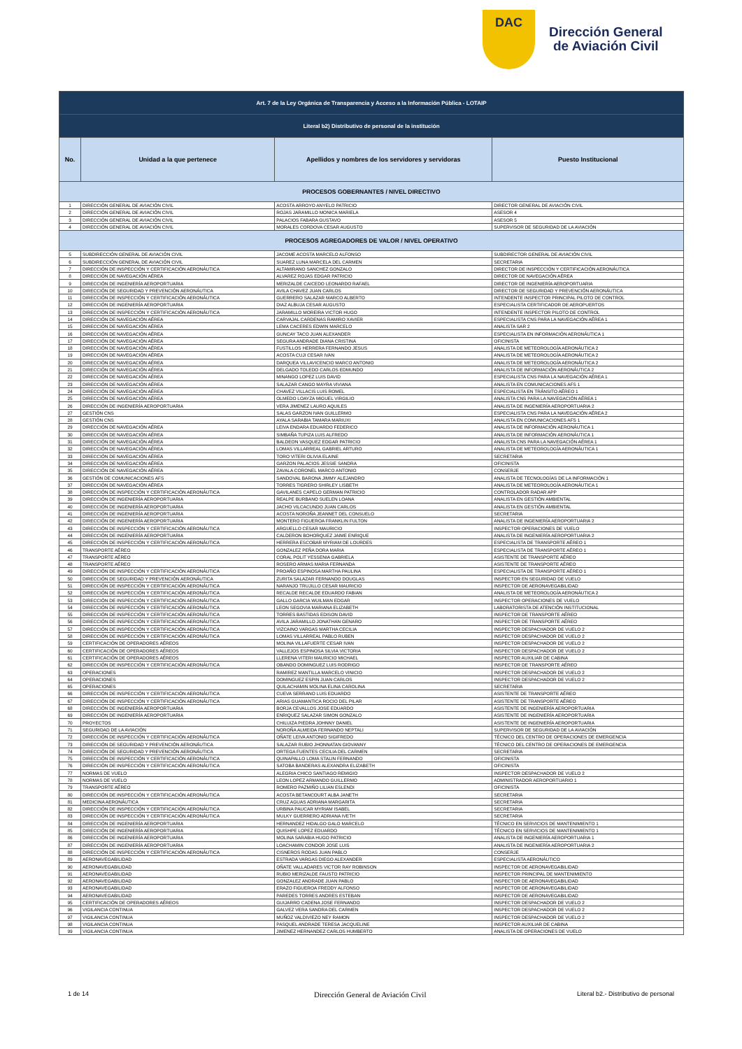DAC
Dirección General
de Aviación Civil
| Art. 7 de la Ley Orgánica de Transparencia y Acceso a la Información Pública - LOTAIP | | | |
| Literal b2) Distributivo de personal de la institución | | | |
| No. | Unidad a la que pertenece | Apellidos y nombres de los servidores y servidoras | Puesto Institucional |
| PROCESOS GOBERNANTES / NIVEL DIRECTIVO | | | |
| 1 | DIRECCIÓN GENERAL DE AVIACIÓN CIVIL | ACOSTA ARROYO ANYELO PATRICIO | DIRECTOR GENERAL DE AVIACIÓN CIVIL |
| 2 | DIRECCIÓN GENERAL DE AVIACIÓN CIVIL | ROJAS JARAMILLO MONICA MARIELA | ASESOR 4 |
| 3 | DIRECCIÓN GENERAL DE AVIACIÓN CIVIL | PALACIOS FABARA GUSTAVO | ASESOR 5 |
| 4 | DIRECCIÓN GENERAL DE AVIACIÓN CIVIL | MORALES CORDOVA CESAR AUGUSTO | SUPERVISOR DE SEGURIDAD DE LA AVIACIÓN |
| PROCESOS AGREGADORES DE VALOR / NIVEL OPERATIVO | | | |
| 5 | SUBDIRECCIÓN GENERAL DE AVIACIÓN CIVIL | JACOME ACOSTA MARCELO ALFONSO | SUBDIRECTOR GENERAL DE AVIACIÓN CIVIL |
| 6 | SUBDIRECCIÓN GENERAL DE AVIACIÓN CIVIL | SUAREZ LUNA MARCELA DEL CARMEN | SECRETARIA |
| 7 | DIRECCIÓN DE INSPECCIÓN Y CERTIFICACIÓN AERONÁUTICA | ALTAMIRANO SANCHEZ GONZALO | DIRECTOR DE INSPECCIÓN Y CERTIFICACIÓN AERONÁUTICA |
| 8 | DIRECCIÓN DE NAVEGACIÓN AÉREA | ALVAREZ ROJAS EDGAR PATRICIO | DIRECTOR DE NAVEGACIÓN AÉREA |
| 9 | DIRECCIÓN DE INGENIERÍA AEROPORTUARIA | MERIZALDE CAICEDO LEONARDO RAFAEL | DIRECTOR DE INGENIERÍA AEROPORTUARIA |
| 10 | DIRECCIÓN DE SEGURIDAD Y PREVENCIÓN AERONÁUTICA | AVILA CHAVEZ JUAN CARLOS | DIRECTOR DE SEGURIDAD Y PREVENCIÓN AERONÁUTICA |
| 11 | DIRECCIÓN DE INSPECCIÓN Y CERTIFICACIÓN AERONÁUTICA | GUERRERO SALAZAR MARCO ALBERTO | INTENDENTE INSPECTOR PRINCIPAL PILOTO DE CONTROL |
| 12 | DIRECCIÓN DE INGENIERÍA AEROPORTUARIA | DIAZ ALBUJA CESAR AUGUSTO | ESPECIALISTA CERTIFICADOR DE AEROPUERTOS |
| 13 | DIRECCIÓN DE INSPECCIÓN Y CERTIFICACIÓN AERONÁUTICA | JARAMILLO MOREIRA VICTOR HUGO | INTENDENTE INSPECTOR PILOTO DE CONTROL |
| 14 | DIRECCIÓN DE NAVEGACIÓN AÉREA | CARVAJAL CARDENAS RAMIRO XAVIER | ESPECIALISTA CNS PARA LA NAVEGACIÓN AÉREA 1 |
| 15 | DIRECCIÓN DE NAVEGACIÓN AÉREA | LEMA CACERES EDWIN MARCELO | ANALISTA SAR 2 |
| 16 | DIRECCIÓN DE NAVEGACIÓN AÉREA | GUNCAY TACO JUAN ALEXANDER | ESPECIALISTA EN INFORMACIÓN AERONÁUTICA 1 |
| 17 | DIRECCIÓN DE NAVEGACIÓN AÉREA | SEGURA ANDRADE DIANA CRISTINA | OFICINISTA |
| 18 | DIRECCIÓN DE NAVEGACIÓN AÉREA | FUSTILLOS HERRERA FERNANDO JESUS | ANALISTA DE METEOROLOGÍA AERONÁUTICA 2 |
| 19 | DIRECCIÓN DE NAVEGACIÓN AÉREA | ACOSTA CUJI CESAR IVAN | ANALISTA DE METEOROLOGÍA AERONÁUTICA 2 |
| 20 | DIRECCIÓN DE NAVEGACIÓN AÉREA | DARQUEA VILLAVICENCIO MARCO ANTONIO | ANALISTA DE METEOROLOGÍA AERONÁUTICA 2 |
| 21 | DIRECCIÓN DE NAVEGACIÓN AÉREA | DELGADO TOLEDO CARLOS EDMUNDO | ANALISTA DE INFORMACIÓN AERONÁUTICA 2 |
| 22 | DIRECCIÓN DE NAVEGACIÓN AÉREA | MINANGO LOPEZ LUIS DAVID | ESPECIALISTA CNS PARA LA NAVEGACIÓN AÉREA 1 |
| 23 | DIRECCIÓN DE NAVEGACIÓN AÉREA | SALAZAR CANGO MAYRA VIVIANA | ANALISTA EN COMUNICACIONES AFS 1 |
| 24 | DIRECCIÓN DE NAVEGACIÓN AÉREA | CHAVEZ VILLACIS LUIS ROMEL | ESPECIALISTA EN TRÁNSITO AÉREO 1 |
| 25 | DIRECCIÓN DE NAVEGACIÓN AÉREA | OLMEDO LOAYZA MIGUEL VIRGILIO | ANALISTA CNS PARA LA NAVEGACIÓN AÉREA 1 |
| 26 | DIRECCIÓN DE INGENIERÍA AEROPORTUARIA | VERA JIMENEZ LAURO AQUILES | ANALISTA DE INGENIERÍA AEROPORTUARIA 2 |
| 27 | GESTIÓN CNS | SALAS GARZON IVAN GUILLERMO | ESPECIALISTA CNS PARA LA NAVEGACIÓN AÉREA 2 |
| 28 | GESTIÓN CNS | AYALA SARABIA TAMARA MARIUXI | ANALISTA EN COMUNICACIONES AFS 1 |
| 29 | DIRECCIÓN DE NAVEGACIÓN AÉREA | LEIVA ENDARA EDUARDO FEDERICO | ANALISTA DE INFORMACIÓN AERONÁUTICA 1 |
| 30 | DIRECCIÓN DE NAVEGACIÓN AÉREA | SIMBAÑA TUPIZA LUIS ALFREDO | ANALISTA DE INFORMACIÓN AERONÁUTICA 1 |
| 31 | DIRECCIÓN DE NAVEGACIÓN AÉREA | BALDEON VASQUEZ EDGAR PATRICIO | ANALISTA CNS PARA LA NAVEGACIÓN AÉREA 1 |
| 32 | DIRECCIÓN DE NAVEGACIÓN AÉREA | LOMAS VILLARREAL GABRIEL ARTURO | ANALISTA DE METEOROLOGÍA AERONÁUTICA 1 |
| 33 | DIRECCIÓN DE NAVEGACIÓN AÉREA | TORO VITERI OLIVIA ELAINE | SECRETARIA |
| 34 | DIRECCIÓN DE NAVEGACIÓN AÉREA | GARZON PALACIOS JESSIE SANDRA | OFICINISTA |
| 35 | DIRECCIÓN DE NAVEGACIÓN AÉREA | ZAVALA CORONEL MARCO ANTONIO | CONSERJE |
| 36 | GESTIÓN DE COMUNICACIONES AFS | SANDOVAL BARONA JIMMY ALEJANDRO | ANALISTA DE TECNOLOGÍAS DE LA INFORMACIÓN 1 |
| 37 | DIRECCIÓN DE NAVEGACIÓN AÉREA | TORRES TIGRERO SHIRLEY LISBETH | ANALISTA DE METEOROLOGÍA AERONÁUTICA 1 |
| 38 | DIRECCIÓN DE INSPECCIÓN Y CERTIFICACIÓN AERONÁUTICA | GAVILANES CAPELO GERMAN PATRICIO | CONTROLADOR RADAR APP |
| 39 | DIRECCIÓN DE INGENIERÍA AEROPORTUARIA | REALPE BURBANO SUELEN LOANA | ANALISTA EN GESTIÓN AMBIENTAL |
| 40 | DIRECCIÓN DE INGENIERÍA AEROPORTUARIA | JACHO VILCACUNDO JUAN CARLOS | ANALISTA EN GESTIÓN AMBIENTAL |
| 41 | DIRECCIÓN DE INGENIERÍA AEROPORTUARIA | ACOSTA NOROÑA JEANNET DEL CONSUELO | SECRETARIA |
| 42 | DIRECCIÓN DE INGENIERÍA AEROPORTUARIA | MONTERO FIGUEROA FRANKLIN FULTON | ANALISTA DE INGENIERÍA AEROPORTUARIA 2 |
| 43 | DIRECCIÓN DE INSPECCIÓN Y CERTIFICACIÓN AERONÁUTICA | ARGUELLO CESAR MAURICIO | INSPECTOR OPERACIONES DE VUELO |
| 44 | DIRECCIÓN DE INGENIERÍA AEROPORTUARIA | CALDERON BOHORQUEZ JAIME ENRIQUE | ANALISTA DE INGENIERÍA AEROPORTUARIA 2 |
| 45 | DIRECCIÓN DE INSPECCIÓN Y CERTIFICACIÓN AERONÁUTICA | HERRERA ESCOBAR MYRIAM DE LOURDES | ESPECIALISTA DE TRANSPORTE AÉREO 1 |
| 46 | TRANSPORTE AÉREO | GONZALEZ PEÑA DORA MARIA | ESPECIALISTA DE TRANSPORTE AÉREO 1 |
| 47 | TRANSPORTE AÉREO | CORAL POLIT YESSENIA GABRIELA | ASISTENTE DE TRANSPORTE AÉREO |
| 48 | TRANSPORTE AÉREO | ROSERO ARMAS MARIA FERNANDA | ASISTENTE DE TRANSPORTE AÉREO |
| 49 | DIRECCIÓN DE INSPECCIÓN Y CERTIFICACIÓN AERONÁUTICA | PROAÑO ESPINOSA MARTHA PAULINA | ESPECIALISTA DE TRANSPORTE AÉREO 1 |
| 50 | DIRECCIÓN DE SEGURIDAD Y PREVENCIÓN AERONÁUTICA | ZURITA SALAZAR FERNANDO DOUGLAS | INSPECTOR EN SEGURIDAD DE VUELO |
| 51 | DIRECCIÓN DE INSPECCIÓN Y CERTIFICACIÓN AERONÁUTICA | NARANJO TRUJILLO CESAR MAURICIO | INSPECTOR DE AERONAVEGABILIDAD |
| 52 | DIRECCIÓN DE INSPECCIÓN Y CERTIFICACIÓN AERONÁUTICA | RECALDE RECALDE EDUARDO FABIAN | ANALISTA DE METEOROLOGÍA AERONÁUTICA 2 |
| 53 | DIRECCIÓN DE INSPECCIÓN Y CERTIFICACIÓN AERONÁUTICA | GALLO GARCIA WUILMAN EDGAR | INSPECTOR OPERACIONES DE VUELO |
| 54 | DIRECCIÓN DE INSPECCIÓN Y CERTIFICACIÓN AERONÁUTICA | LEON SEGOVIA MARIANA ELIZABETH | LABORATORISTA DE ATENCIÓN INSTITUCIONAL |
| 55 | DIRECCIÓN DE INSPECCIÓN Y CERTIFICACIÓN AERONÁUTICA | TORRES BASTIDAS EDISON DAVID | INSPECTOR DE TRANSPORTE AÉREO |
| 56 | DIRECCIÓN DE INSPECCIÓN Y CERTIFICACIÓN AERONÁUTICA | AVILA JARAMILLO JONATHAN GENARO | INSPECTOR DE TRANSPORTE AÉREO |
| 57 | DIRECCIÓN DE INSPECCIÓN Y CERTIFICACIÓN AERONÁUTICA | VIZCAINO VARGAS MARTHA CECILIA | INSPECTOR DESPACHADOR DE VUELO 2 |
| 58 | DIRECCIÓN DE INSPECCIÓN Y CERTIFICACIÓN AERONÁUTICA | LOMAS VILLARREAL PABLO RUBEN | INSPECTOR DESPACHADOR DE VUELO 2 |
| 59 | CERTIFICACIÓN DE OPERADORES AÉREOS | MOLINA VILLAFUERTE CESAR IVAN | INSPECTOR DESPACHADOR DE VUELO 2 |
| 60 | CERTIFICACIÓN DE OPERADORES AÉREOS | VALLEJOS ESPINOSA SILVIA VICTORIA | INSPECTOR DESPACHADOR DE VUELO 2 |
| 61 | CERTIFICACIÓN DE OPERADORES AÉREOS | LLERENA VITERI MAURICIO MICHAEL | INSPECTOR AUXILIAR DE CABINA |
| 62 | DIRECCIÓN DE INSPECCIÓN Y CERTIFICACIÓN AERONÁUTICA | OBANDO DOMINGUEZ LUIS RODRIGO | INSPECTOR DE TRANSPORTE AÉREO |
| 63 | OPERACIONES | RAMIREZ MANTILLA MARCELO VINICIO | INSPECTOR DESPACHADOR DE VUELO 2 |
| 64 | OPERACIONES | DOMINGUEZ ESPIN JUAN CARLOS | INSPECTOR DESPACHADOR DE VUELO 2 |
| 65 | OPERACIONES | QUILACHAMIN MOLINA ELINA CAROLINA | SECRETARIA |
| 66 | DIRECCIÓN DE INSPECCIÓN Y CERTIFICACIÓN AERONÁUTICA | CUEVA SERRANO LUIS EDUARDO | ASISTENTE DE TRANSPORTE AÉREO |
| 67 | DIRECCIÓN DE INSPECCIÓN Y CERTIFICACIÓN AERONÁUTICA | ARIAS GUAMANTICA ROCIO DEL PILAR | ASISTENTE DE TRANSPORTE AÉREO |
| 68 | DIRECCIÓN DE INGENIERÍA AEROPORTUARIA | BORJA CEVALLOS JOSE EDUARDO | ASISTENTE DE INGENIERÍA AEROPORTUARIA |
| 69 | DIRECCIÓN DE INGENIERÍA AEROPORTUARIA | ENRIQUEZ SALAZAR SIMON GONZALO | ASISTENTE DE INGENIERÍA AEROPORTUARIA |
| 70 | PROYECTOS | CHILUIZA PIEDRA JOHNNY DANIEL | ASISTENTE DE INGENIERÍA AEROPORTUARIA |
| 71 | SEGURIDAD DE LA AVIACIÓN | NOROÑA ALMEIDA FERNANDO NEPTALI | SUPERVISOR DE SEGURIDAD DE LA AVIACIÓN |
| 72 | DIRECCIÓN DE INSPECCIÓN Y CERTIFICACIÓN AERONÁUTICA | OÑATE LEIVA ANTONIO SIGIFREDO | TÉCNICO DEL CENTRO DE OPERACIONES DE EMERGENCIA |
| 73 | DIRECCIÓN DE SEGURIDAD Y PREVENCIÓN AERONÁUTICA | SALAZAR RUBIO JHONNATAN GIOVANNY | TÉCNICO DEL CENTRO DE OPERACIONES DE EMERGENCIA |
| 74 | DIRECCIÓN DE SEGURIDAD Y PREVENCIÓN AERONÁUTICA | ORTEGA FUENTES CECILIA DEL CARMEN | SECRETARIA |
| 75 | DIRECCIÓN DE INSPECCIÓN Y CERTIFICACIÓN AERONÁUTICA | QUINAPALLO LOMA STALIN FERNANDO | OFICINISTA |
| 76 | DIRECCIÓN DE INSPECCIÓN Y CERTIFICACIÓN AERONÁUTICA | SATOBA BANDERAS ALEXANDRA ELIZABETH | OFICINISTA |
| 77 | NORMAS DE VUELO | ALEGRIA CHICO SANTIAGO REMIGIO | INSPECTOR DESPACHADOR DE VUELO 2 |
| 78 | NORMAS DE VUELO | LEON LOPEZ ARMANDO GUILLERMO | ADMINISTRADOR AEROPORTUARIO 1 |
| 79 | TRANSPORTE AÉREO | ROMERO PAZMIÑO LILIAN ESLENDI | OFICINISTA |
| 80 | DIRECCIÓN DE INSPECCIÓN Y CERTIFICACIÓN AERONÁUTICA | ACOSTA BETANCOURT ALBA JANETH | SECRETARIA |
| 81 | MEDICINA AERONÁUTICA | CRUZ AGUAS ADRIANA MARGARITA | SECRETARIA |
| 82 | DIRECCIÓN DE INSPECCIÓN Y CERTIFICACIÓN AERONÁUTICA | URBINA PAUCAR MYRIAM ISABEL | SECRETARIA |
| 83 | DIRECCIÓN DE INSPECCIÓN Y CERTIFICACIÓN AERONÁUTICA | MULKY GUERRERO ADRIANA IVETH | SECRETARIA |
| 84 | DIRECCIÓN DE INGENIERÍA AEROPORTUARIA | HERNANDEZ HIDALGO GALO MARCELO | TÉCNICO EN SERVICIOS DE MANTENIMIENTO 1 |
| 85 | DIRECCIÓN DE INGENIERÍA AEROPORTUARIA | QUISHPE LOPEZ EDUARDO | TÉCNICO EN SERVICIOS DE MANTENIMIENTO 1 |
| 86 | DIRECCIÓN DE INGENIERÍA AEROPORTUARIA | MOLINA SARABIA HUGO PATRICIO | ANALISTA DE INGENIERÍA AEROPORTUARIA 1 |
| 87 | DIRECCIÓN DE INGENIERÍA AEROPORTUARIA | LOACHAMIN CONDOR JOSE LUIS | ANALISTA DE INGENIERÍA AEROPORTUARIA 2 |
| 88 | DIRECCIÓN DE INSPECCIÓN Y CERTIFICACIÓN AERONÁUTICA | CISNEROS RODAS JUAN PABLO | CONSERJE |
| 89 | AERONAVEGABILIDAD | ESTRADA VARGAS DIEGO ALEXANDER | ESPECIALISTA AERONÁUTICO |
| 90 | AERONAVEGABILIDAD | OÑATE VALLADARES VICTOR RAY ROBINSON | INSPECTOR DE AERONAVEGABILIDAD |
| 91 | AERONAVEGABILIDAD | RUBIO MERIZALDE FAUSTO PATRICIO | INSPECTOR PRINCIPAL DE MANTENIMIENTO |
| 92 | AERONAVEGABILIDAD | GONZALEZ ANDRADE JUAN PABLO | INSPECTOR DE AERONAVEGABILIDAD |
| 93 | AERONAVEGABILIDAD | ERAZO FIGUEROA FREDDY ALFONSO | INSPECTOR DE AERONAVEGABILIDAD |
| 94 | AERONAVEGABILIDAD | PAREDES TORRES ANDRES ESTEBAN | INSPECTOR DE AERONAVEGABILIDAD |
| 95 | CERTIFICACIÓN DE OPERADORES AÉREOS | GUIJARRO CADENA JOSE FERNANDO | INSPECTOR DESPACHADOR DE VUELO 2 |
| 96 | VIGILANCIA CONTINUA | GALVEZ VERA SANDRA DEL CARMEN | INSPECTOR DESPACHADOR DE VUELO 2 |
| 97 | VIGILANCIA CONTINUA | MUÑOZ VALDIVIEZO NEY RAMON | INSPECTOR DESPACHADOR DE VUELO 2 |
| 98 | VIGILANCIA CONTINUA | PASQUEL ANDRADE TERESA JACQUELINE | INSPECTOR AUXILIAR DE CABINA |
| 99 | VIGILANCIA CONTINUA | JIMENEZ HERNANDEZ CARLOS HUMBERTO | ANALISTA DE OPERACIONES DE VUELO |
1 de 14
Dirección General de Aviación Civil
Literal b2.- Distributivo de personal